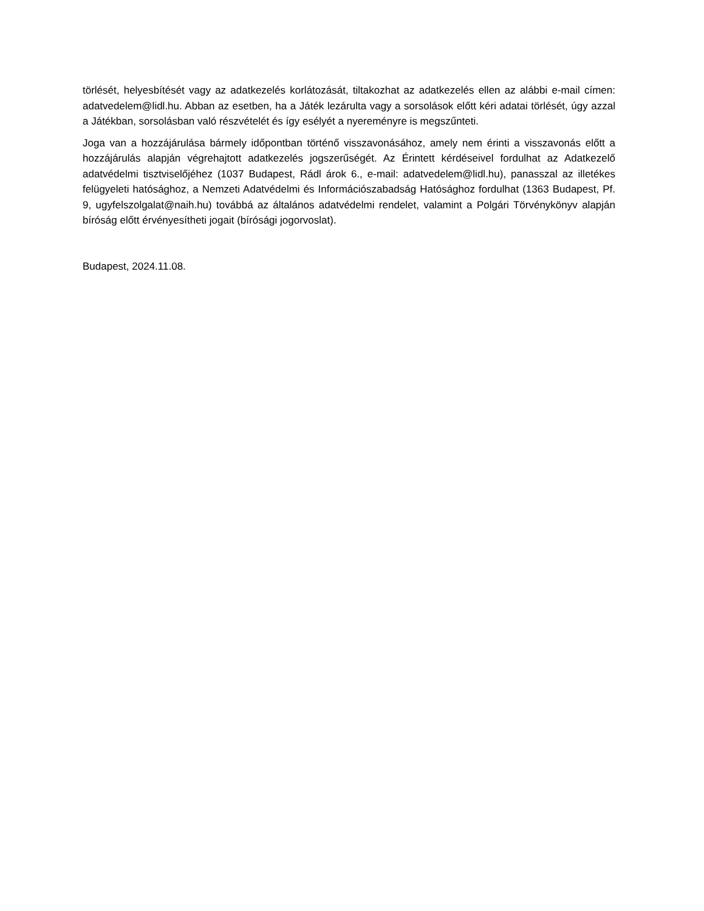törlését, helyesbítését vagy az adatkezelés korlátozását, tiltakozhat az adatkezelés ellen az alábbi e-mail címen: adatvedelem@lidl.hu. Abban az esetben, ha a Játék lezárulta vagy a sorsolások előtt kéri adatai törlését, úgy azzal a Játékban, sorsolásban való részvételét és így esélyét a nyereményre is megszűnteti.
Joga van a hozzájárulása bármely időpontban történő visszavonásához, amely nem érinti a visszavonás előtt a hozzájárulás alapján végrehajtott adatkezelés jogszerűségét. Az Érintett kérdéseivel fordulhat az Adatkezelő adatvédelmi tisztviselőjéhez (1037 Budapest, Rádl árok 6., e-mail: adatvedelem@lidl.hu), panasszal az illetékes felügyeleti hatósághoz, a Nemzeti Adatvédelmi és Információszabadság Hatósághoz fordulhat (1363 Budapest, Pf. 9, ugyfelszolgalat@naih.hu) továbbá az általános adatvédelmi rendelet, valamint a Polgári Törvénykönyv alapján bíróság előtt érvényesítheti jogait (bírósági jogorvoslat).
Budapest, 2024.11.08.